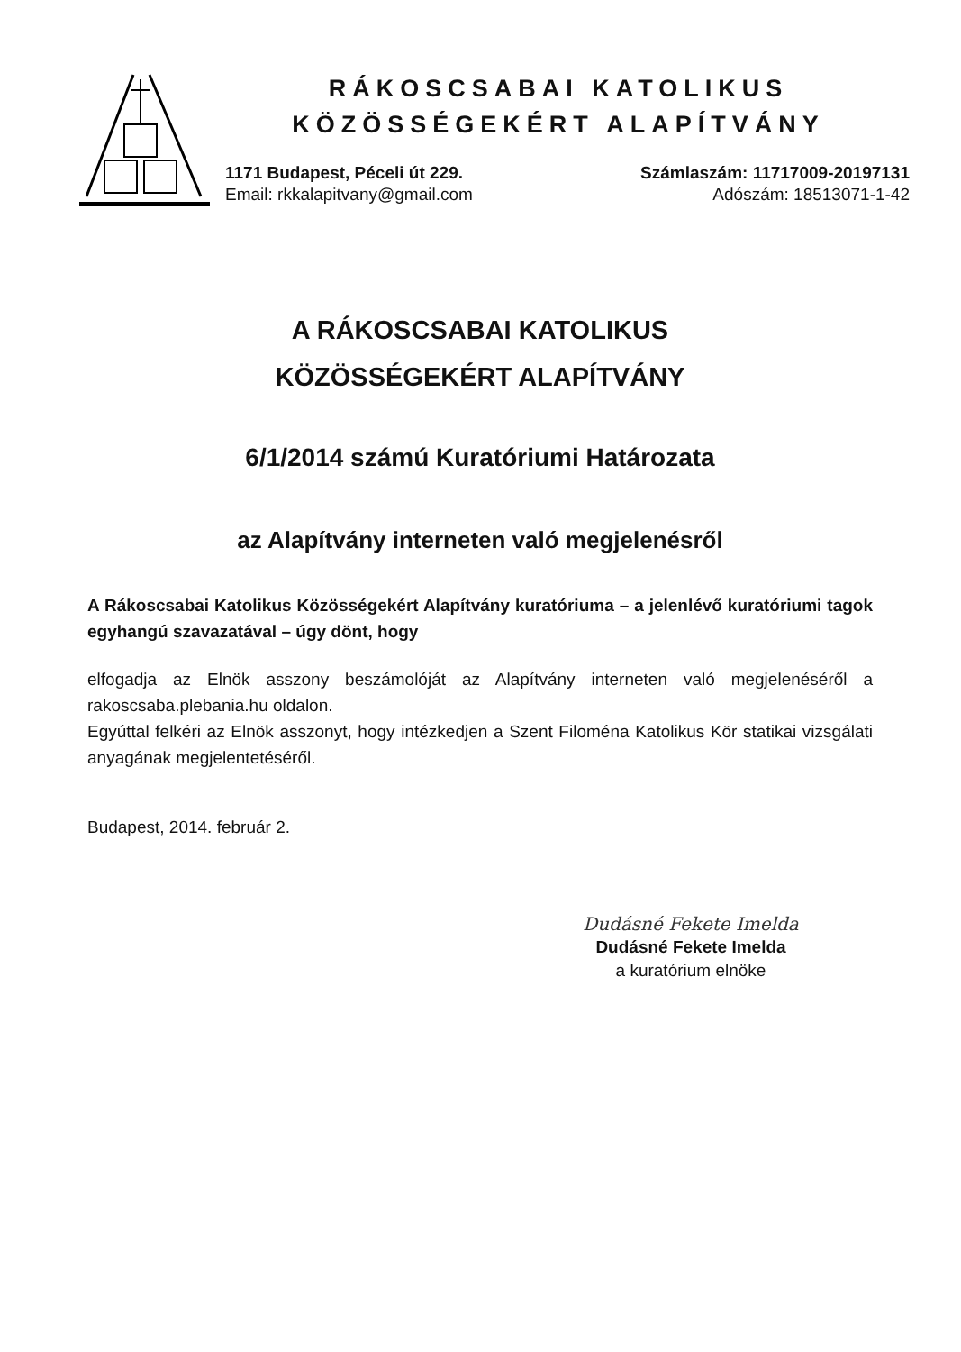RÁKOSCSABAI KATOLIKUS
KÖZÖSSÉGEKÉRT ALAPÍTVÁNY
1171 Budapest, Péceli út 229.
Email: rkkalapitvany@gmail.com
Számlaszám: 11717009-20197131
Adószám: 18513071-1-42
A RÁKOSCSABAI KATOLIKUS
KÖZÖSSÉGEKÉRT ALAPÍTVÁNY
6/1/2014 számú Kuratóriumi Határozata
az Alapítvány interneten való megjelenésről
A Rákoscsabai Katolikus Közösségekért Alapítvány kuratóriuma – a jelenlévő kuratóriumi tagok egyhangú szavazatával – úgy dönt, hogy
elfogadja az Elnök asszony beszámolóját az Alapítvány interneten való megjelenéséről a rakoscsaba.plebania.hu oldalon.
Egyúttal felkéri az Elnök asszonyt, hogy intézkedjen a Szent Filoména Katolikus Kör statikai vizsgálati anyagának megjelentetéséről.
Budapest, 2014. február 2.
Dudásné Fekete Imelda
Dudásné Fekete Imelda
a kuratórium elnöke